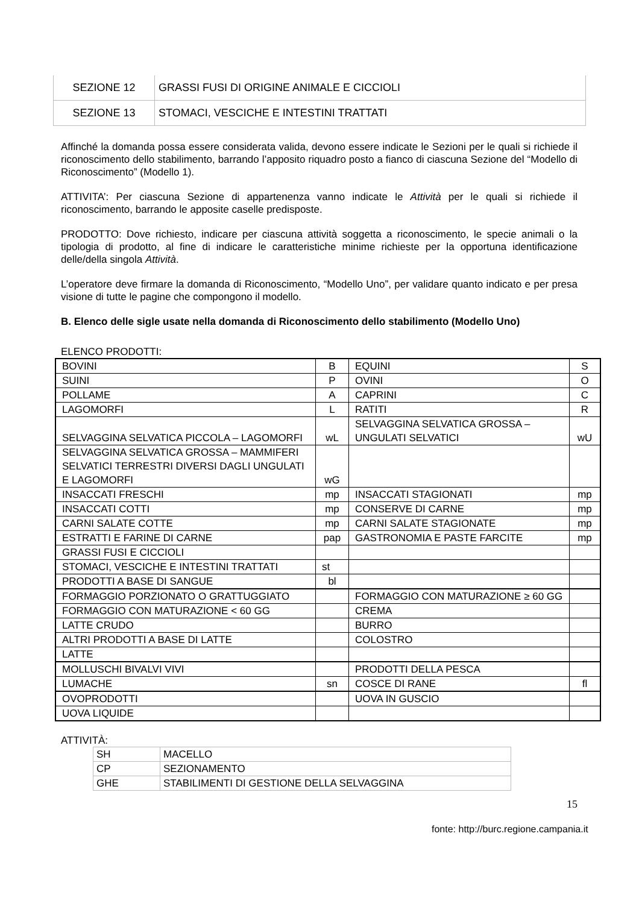| SEZIONE 12 | GRASSI FUSI DI ORIGINE ANIMALE E CICCIOLI |
| SEZIONE 13 | STOMACI, VESCICHE E INTESTINI TRATTATI |
Affinché la domanda possa essere considerata valida, devono essere indicate le Sezioni per le quali si richiede il riconoscimento dello stabilimento, barrando l’apposito riquadro posto a fianco di ciascuna Sezione del “Modello di Riconoscimento” (Modello 1).
ATTIVITA’: Per ciascuna Sezione di appartenenza vanno indicate le Attività per le quali si richiede il riconoscimento, barrando le apposite caselle predisposte.
PRODOTTO: Dove richiesto, indicare per ciascuna attività soggetta a riconoscimento, le specie animali o la tipologia di prodotto, al fine di indicare le caratteristiche minime richieste per la opportuna identificazione delle/della singola Attività.
L’operatore deve firmare la domanda di Riconoscimento, “Modello Uno”, per validare quanto indicato e per presa visione di tutte le pagine che compongono il modello.
B. Elenco delle sigle usate nella domanda di Riconoscimento dello stabilimento (Modello Uno)
ELENCO PRODOTTI:
| BOVINI | B | EQUINI | S |
| SUINI | P | OVINI | O |
| POLLAME | A | CAPRINI | C |
| LAGOMORFI | L | RATITI | R |
| SELVAGGINA SELVATICA PICCOLA – LAGOMORFI | wL | SELVAGGINA SELVATICA GROSSA – UNGULATI SELVATICI | wU |
| SELVAGGINA SELVATICA GROSSA – MAMMIFERI SELVATICI TERRESTRI DIVERSI DAGLI UNGULATI E LAGOMORFI | wG | | |
| INSACCATI FRESCHI | mp | INSACCATI STAGIONATI | mp |
| INSACCATI COTTI | mp | CONSERVE DI CARNE | mp |
| CARNI SALATE COTTE | mp | CARNI SALATE STAGIONATE | mp |
| ESTRATTI E FARINE DI CARNE | pap | GASTRONOMIA E PASTE FARCITE | mp |
| GRASSI FUSI E CICCIOLI | | | |
| STOMACI, VESCICHE E INTESTINI TRATTATI | st | | |
| PRODOTTI A BASE DI SANGUE | bl | | |
| FORMAGGIO PORZIONATO O GRATTUGGIATO | | FORMAGGIO CON MATURAZIONE ≥ 60 GG | |
| FORMAGGIO CON MATURAZIONE < 60 GG | | CREMA | |
| LATTE CRUDO | | BURRO | |
| ALTRI PRODOTTI A BASE DI LATTE | | COLOSTRO | |
| LATTE | | | |
| MOLLUSCHI BIVALVI VIVI | | PRODOTTI DELLA PESCA | |
| LUMACHE | sn | COSCE DI RANE | fl |
| OVOPRODOTTI | | UOVA IN GUSCIO | |
| UOVA LIQUIDE | | | |
ATTIVITÀ:
| SH | MACELLO |
| CP | SEZIONAMENTO |
| GHE | STABILIMENTI DI GESTIONE DELLA SELVAGGINA |
15
fonte: http://burc.regione.campania.it